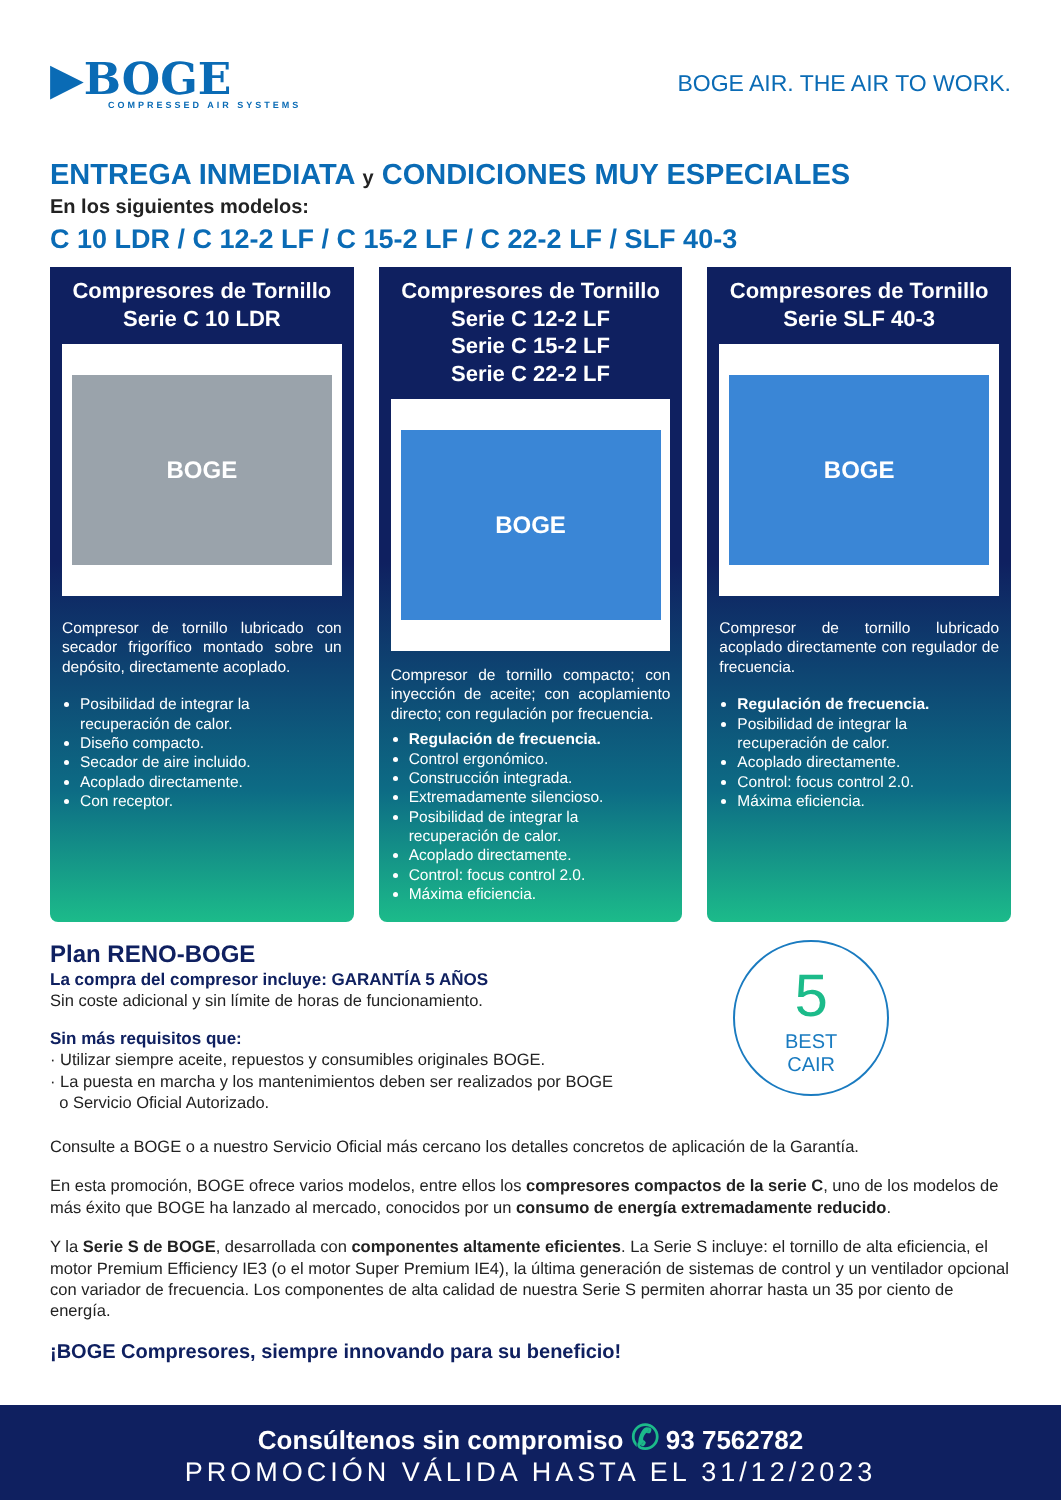▶BOGE
COMPRESSED AIR SYSTEMS
BOGE AIR. THE AIR TO WORK.
ENTREGA INMEDIATA y CONDICIONES MUY ESPECIALES
En los siguientes modelos:
C 10 LDR / C 12-2 LF / C 15-2 LF / C 22-2 LF / SLF 40-3
Compresores de Tornillo
Serie C 10 LDR
BOGE
Compresor de tornillo lubricado con secador frigorífico montado sobre un depósito, directamente acoplado.
Posibilidad de integrar la recuperación de calor.
Diseño compacto.
Secador de aire incluido.
Acoplado directamente.
Con receptor.
Compresores de Tornillo
Serie C 12-2 LF
Serie C 15-2 LF
Serie C 22-2 LF
BOGE
Compresor de tornillo compacto; con inyección de aceite; con acoplamiento directo; con regulación por frecuencia.
Regulación de frecuencia.
Control ergonómico.
Construcción integrada.
Extremadamente silencioso.
Posibilidad de integrar la recuperación de calor.
Acoplado directamente.
Control: focus control 2.0.
Máxima eficiencia.
Compresores de Tornillo
Serie SLF 40-3
BOGE
Compresor de tornillo lubricado acoplado directamente con regulador de frecuencia.
Regulación de frecuencia.
Posibilidad de integrar la recuperación de calor.
Acoplado directamente.
Control: focus control 2.0.
Máxima eficiencia.
Plan RENO-BOGE
La compra del compresor incluye: GARANTÍA 5 AÑOS
Sin coste adicional y sin límite de horas de funcionamiento.
Sin más requisitos que:
· Utilizar siempre aceite, repuestos y consumibles originales BOGE.
· La puesta en marcha y los mantenimientos deben ser realizados por BOGE
o Servicio Oficial Autorizado.
5
BEST
CAIR
Consulte a BOGE o a nuestro Servicio Oficial más cercano los detalles concretos de aplicación de la Garantía.
En esta promoción, BOGE ofrece varios modelos, entre ellos los compresores compactos de la serie C, uno de los modelos de más éxito que BOGE ha lanzado al mercado, conocidos por un consumo de energía extremadamente reducido.
Y la Serie S de BOGE, desarrollada con componentes altamente eficientes. La Serie S incluye: el tornillo de alta eficiencia, el motor Premium Efficiency IE3 (o el motor Super Premium IE4), la última generación de sistemas de control y un ventilador opcional con variador de frecuencia. Los componentes de alta calidad de nuestra Serie S permiten ahorrar hasta un 35 por ciento de energía.
¡BOGE Compresores, siempre innovando para su beneficio!
Consúltenos sin compromiso ✆ 93 7562782
PROMOCIÓN VÁLIDA HASTA EL 31/12/2023